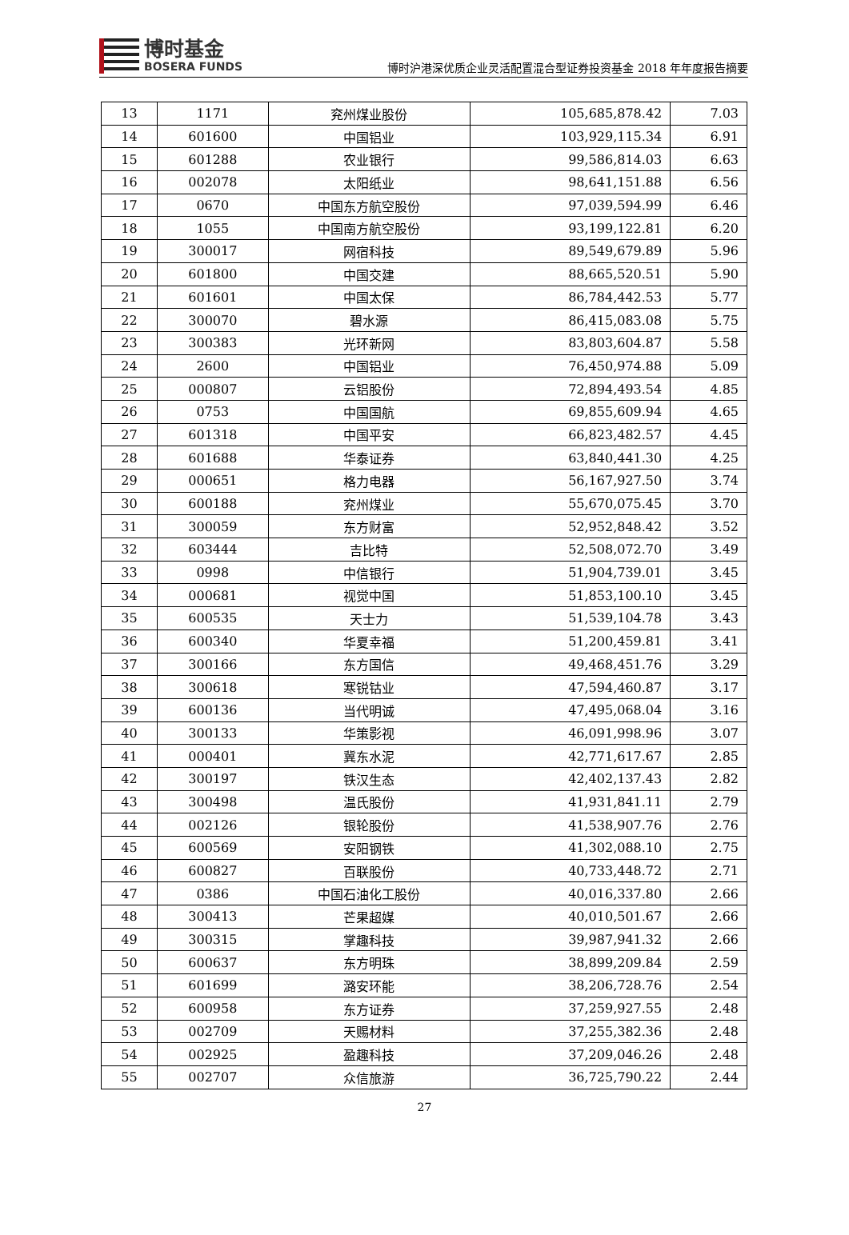博时基金
BOSERA FUNDS
博时沪港深优质企业灵活配置混合型证券投资基金 2018 年年度报告摘要
| 13 | 1171 | 兖州煤业股份 | 105,685,878.42 | 7.03 |
| 14 | 601600 | 中国铝业 | 103,929,115.34 | 6.91 |
| 15 | 601288 | 农业银行 | 99,586,814.03 | 6.63 |
| 16 | 002078 | 太阳纸业 | 98,641,151.88 | 6.56 |
| 17 | 0670 | 中国东方航空股份 | 97,039,594.99 | 6.46 |
| 18 | 1055 | 中国南方航空股份 | 93,199,122.81 | 6.20 |
| 19 | 300017 | 网宿科技 | 89,549,679.89 | 5.96 |
| 20 | 601800 | 中国交建 | 88,665,520.51 | 5.90 |
| 21 | 601601 | 中国太保 | 86,784,442.53 | 5.77 |
| 22 | 300070 | 碧水源 | 86,415,083.08 | 5.75 |
| 23 | 300383 | 光环新网 | 83,803,604.87 | 5.58 |
| 24 | 2600 | 中国铝业 | 76,450,974.88 | 5.09 |
| 25 | 000807 | 云铝股份 | 72,894,493.54 | 4.85 |
| 26 | 0753 | 中国国航 | 69,855,609.94 | 4.65 |
| 27 | 601318 | 中国平安 | 66,823,482.57 | 4.45 |
| 28 | 601688 | 华泰证券 | 63,840,441.30 | 4.25 |
| 29 | 000651 | 格力电器 | 56,167,927.50 | 3.74 |
| 30 | 600188 | 兖州煤业 | 55,670,075.45 | 3.70 |
| 31 | 300059 | 东方财富 | 52,952,848.42 | 3.52 |
| 32 | 603444 | 吉比特 | 52,508,072.70 | 3.49 |
| 33 | 0998 | 中信银行 | 51,904,739.01 | 3.45 |
| 34 | 000681 | 视觉中国 | 51,853,100.10 | 3.45 |
| 35 | 600535 | 天士力 | 51,539,104.78 | 3.43 |
| 36 | 600340 | 华夏幸福 | 51,200,459.81 | 3.41 |
| 37 | 300166 | 东方国信 | 49,468,451.76 | 3.29 |
| 38 | 300618 | 寒锐钴业 | 47,594,460.87 | 3.17 |
| 39 | 600136 | 当代明诚 | 47,495,068.04 | 3.16 |
| 40 | 300133 | 华策影视 | 46,091,998.96 | 3.07 |
| 41 | 000401 | 冀东水泥 | 42,771,617.67 | 2.85 |
| 42 | 300197 | 铁汉生态 | 42,402,137.43 | 2.82 |
| 43 | 300498 | 温氏股份 | 41,931,841.11 | 2.79 |
| 44 | 002126 | 银轮股份 | 41,538,907.76 | 2.76 |
| 45 | 600569 | 安阳钢铁 | 41,302,088.10 | 2.75 |
| 46 | 600827 | 百联股份 | 40,733,448.72 | 2.71 |
| 47 | 0386 | 中国石油化工股份 | 40,016,337.80 | 2.66 |
| 48 | 300413 | 芒果超媒 | 40,010,501.67 | 2.66 |
| 49 | 300315 | 掌趣科技 | 39,987,941.32 | 2.66 |
| 50 | 600637 | 东方明珠 | 38,899,209.84 | 2.59 |
| 51 | 601699 | 潞安环能 | 38,206,728.76 | 2.54 |
| 52 | 600958 | 东方证券 | 37,259,927.55 | 2.48 |
| 53 | 002709 | 天赐材料 | 37,255,382.36 | 2.48 |
| 54 | 002925 | 盈趣科技 | 37,209,046.26 | 2.48 |
| 55 | 002707 | 众信旅游 | 36,725,790.22 | 2.44 |
27